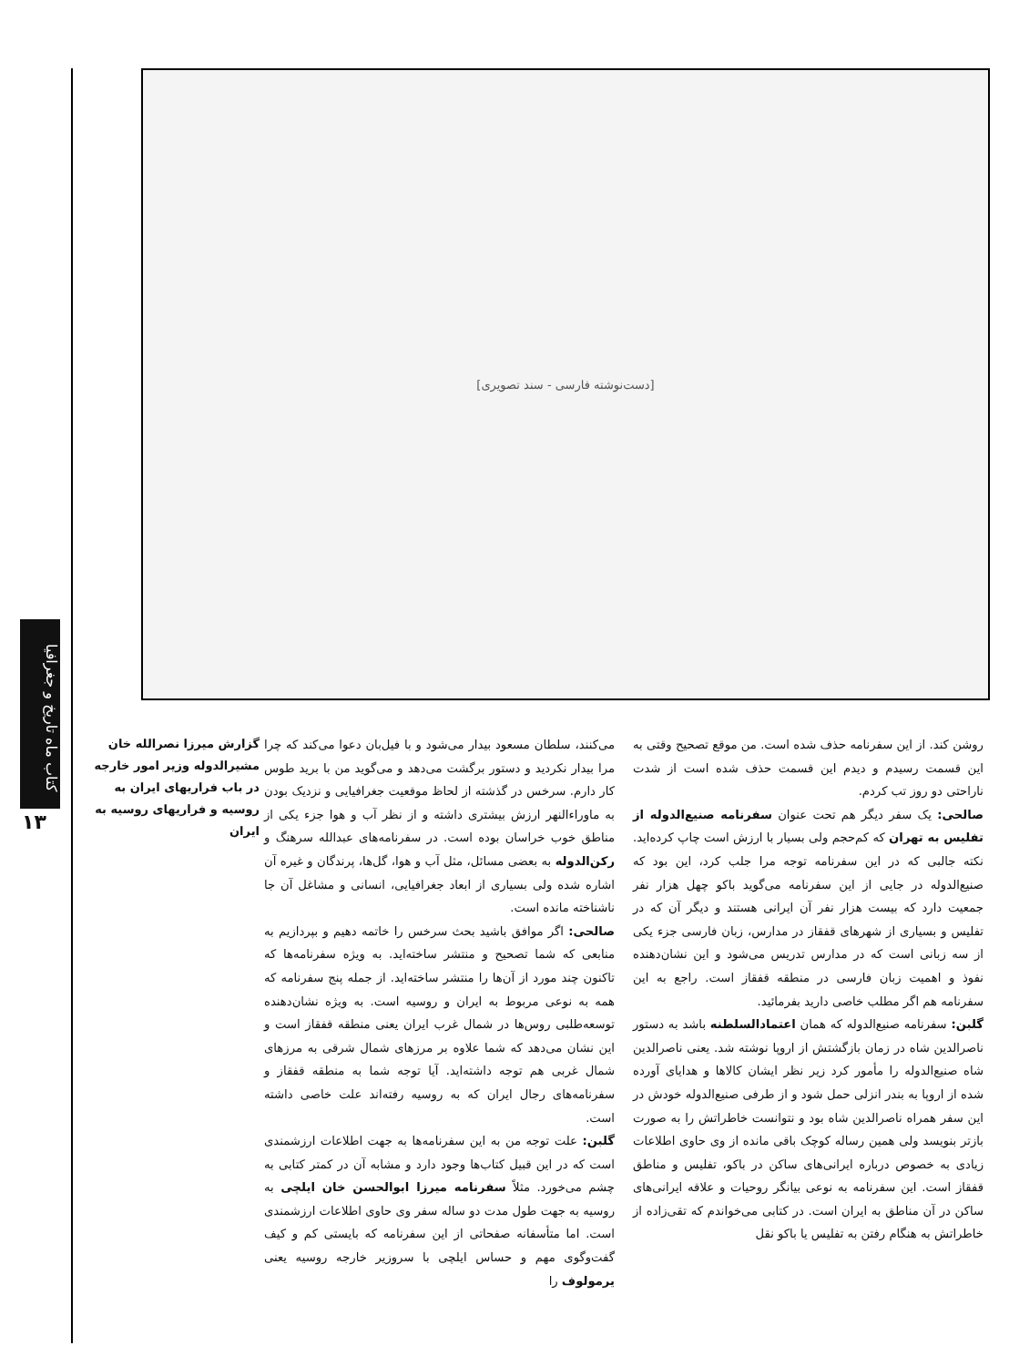کتاب ماه تاریخ و جغرافیا
۱۳
[دست‌نوشته فارسی - سند تصویری]
گزارش میرزا نصرالله خان مشیرالدوله وزیر امور خارجه در باب فراریهای ایران به روسیه و فراریهای روسیه به ایران
می‌کنند، سلطان مسعود بیدار می‌شود و با فیل‌بان دعوا می‌کند که چرا مرا بیدار نکردید و دستور برگشت می‌دهد و می‌گوید من با برید طوس کار دارم. سرخس در گذشته از لحاظ موقعیت جغرافیایی و نزدیک بودن به ماوراءالنهر ارزش بیشتری داشته و از نظر آب و هوا جزء یکی از مناطق خوب خراسان بوده است. در سفرنامه‌های عبدالله سرهنگ و رکن‌الدوله به بعضی مسائل، مثل آب و هوا، گل‌ها، پرندگان و غیره آن اشاره شده ولی بسیاری از ابعاد جغرافیایی، انسانی و مشاغل آن جا ناشناخته مانده است.
صالحی: اگر موافق باشید بحث سرخس را خاتمه دهیم و بپردازیم به منابعی که شما تصحیح و منتشر ساخته‌اید. به ویژه سفرنامه‌ها که تاکنون چند مورد از آن‌ها را منتشر ساخته‌اید. از جمله پنج سفرنامه که همه به نوعی مربوط به ایران و روسیه است. به ویژه نشان‌دهنده توسعه‌طلبی روس‌ها در شمال غرب ایران یعنی منطقه قفقاز است و این نشان می‌دهد که شما علاوه بر مرزهای شمال شرقی به مرزهای شمال غربی هم توجه داشته‌اید. آیا توجه شما به منطقه قفقاز و سفرنامه‌های رجال ایران که به روسیه رفته‌اند علت خاصی داشته است.
گلبن: علت توجه من به این سفرنامه‌ها به جهت اطلاعات ارزشمندی است که در این قبیل کتاب‌ها وجود دارد و مشابه آن در کمتر کتابی به چشم می‌خورد. مثلاً سفرنامه میرزا ابوالحسن خان ایلچی به روسیه به جهت طول مدت دو ساله سفر وی حاوی اطلاعات ارزشمندی است. اما متأسفانه صفحاتی از این سفرنامه که بایستی کم و کیف گفت‌وگوی مهم و حساس ایلچی با سروزیر خارجه روسیه یعنی یرمولوف را
روشن کند. از این سفرنامه حذف شده است. من موقع تصحیح وقتی به این قسمت رسیدم و دیدم این قسمت حذف شده است از شدت ناراحتی دو روز تب کردم.
صالحی: یک سفر دیگر هم تحت عنوان سفرنامه صنیع‌الدوله از تفلیس به تهران که کم‌حجم ولی بسیار با ارزش است چاپ کرده‌اید. نکته جالبی که در این سفرنامه توجه مرا جلب کرد، این بود که صنیع‌الدوله در جایی از این سفرنامه می‌گوید باکو چهل هزار نفر جمعیت دارد که بیست هزار نفر آن ایرانی هستند و دیگر آن که در تفلیس و بسیاری از شهرهای قفقاز در مدارس، زبان فارسی جزء یکی از سه زبانی است که در مدارس تدریس می‌شود و این نشان‌دهنده نفوذ و اهمیت زبان فارسی در منطقه قفقاز است. راجع به این سفرنامه هم اگر مطلب خاصی دارید بفرمائید.
گلبن: سفرنامه صنیع‌الدوله که همان اعتمادالسلطنه باشد به دستور ناصرالدین شاه در زمان بازگشتش از اروپا نوشته شد. یعنی ناصرالدین شاه صنیع‌الدوله را مأمور کرد زیر نظر ایشان کالاها و هدایای آورده شده از اروپا به بندر انزلی حمل شود و از طرفی صنیع‌الدوله خودش در این سفر همراه ناصرالدین شاه بود و نتوانست خاطراتش را به صورت بازتر بنویسد ولی همین رساله کوچک باقی مانده از وی حاوی اطلاعات زیادی به خصوص درباره ایرانی‌های ساکن در باکو، تفلیس و مناطق قفقاز است. این سفرنامه به نوعی بیانگر روحیات و علاقه ایرانی‌های ساکن در آن مناطق به ایران است. در کتابی می‌خواندم که تقی‌زاده از خاطراتش به هنگام رفتن به تفلیس یا باکو نقل